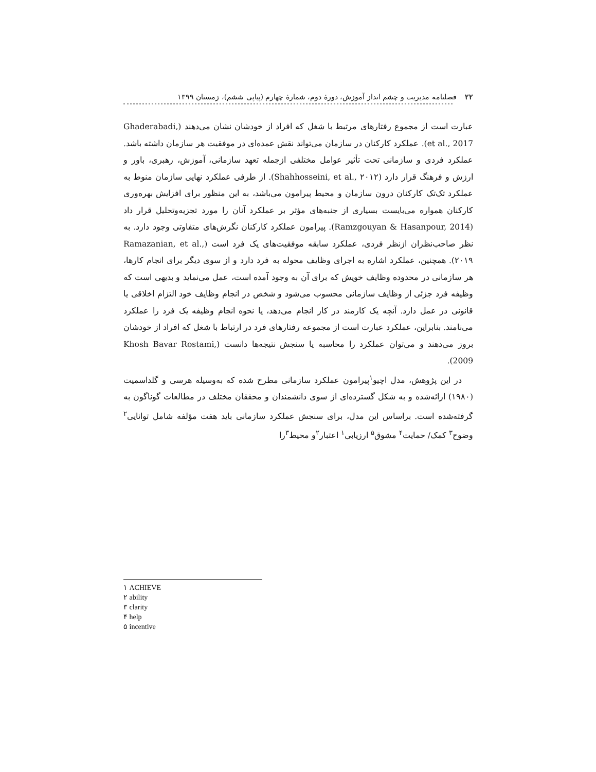۲۲ فصلنامه مدیریت و چشم انداز آموزش، دورهٔ دوم، شمارهٔ چهارم (پیاپی ششم)، زمستان ۱۳۹۹
عبارت است از مجموع رفتارهای مرتبط با شغل که افراد از خودشان نشان می‌دهند (Ghaderabadi, et al., 2017). عملکرد کارکنان در سازمان می‌تواند نقش عمده‌ای در موفقیت هر سازمان داشته باشد. عملکرد فردی و سازمانی تحت تأثیر عوامل مختلفی ازجمله تعهد سازمانی، آموزش، رهبری، باور و ارزش و فرهنگ قرار دارد (Shahhosseini, et al., ۲۰۱۲). از طرفی عملکرد نهایی سازمان منوط به عملکرد تک‌تک کارکنان درون سازمان و محیط پیرامون می‌باشد، به این منظور برای افزایش بهره‌وری کارکنان همواره می‌بایست بسیاری از جنبه‌های مؤثر بر عملکرد آنان را مورد تجزیه‌وتحلیل قرار داد (Ramzgouyan & Hasanpour, 2014). پیرامون عملکرد کارکنان نگرش‌های متفاوتی وجود دارد. به نظر صاحب‌نظران ازنظر فردی، عملکرد سابقه موفقیت‌های یک فرد است (Ramazanian, et al., ۲۰۱۹). همچنین، عملکرد اشاره به اجرای وظایف محوله به فرد دارد و از سوی دیگر برای انجام کارها، هر سازمانی در محدوده وظایف خویش که برای آن به وجود آمده است، عمل می‌نماید و بدیهی است که وظیفه فرد جزئی از وظایف سازمانی محسوب می‌شود و شخص در انجام وظایف خود التزام اخلاقی یا قانونی در عمل دارد. آنچه یک کارمند در کار انجام می‌دهد، یا نحوه انجام وظیفه یک فرد را عملکرد می‌نامند. بنابراین، عملکرد عبارت است از مجموعه رفتارهای فرد در ارتباط با شغل که افراد از خودشان بروز می‌دهند و می‌توان عملکرد را محاسبه یا سنجش نتیجه‌ها دانست (Khosh Bavar Rostami, 2009).
در این پژوهش، مدل اچیو<sup>۱</sup>پیرامون عملکرد سازمانی مطرح شده که به‌وسیله هرسی و گلداسمیت (۱۹۸۰) ارائه‌شده و به شکل گسترده‌ای از سوی دانشمندان و محققان مختلف در مطالعات گوناگون به گرفته‌شده است. براساس این مدل، برای سنجش عملکرد سازمانی باید هفت مؤلفه شامل توانایی<sup>۲</sup> وضوح<sup>۳</sup> کمک/ حمایت<sup>۴</sup> مشوق<sup>۵</sup> ارزیابی<sup>۱</sup> اعتبار<sup>۲</sup>و محیط<sup>۳</sup>را
۱ ACHIEVE
۲ ability
۳ clarity
۴ help
۵ incentive